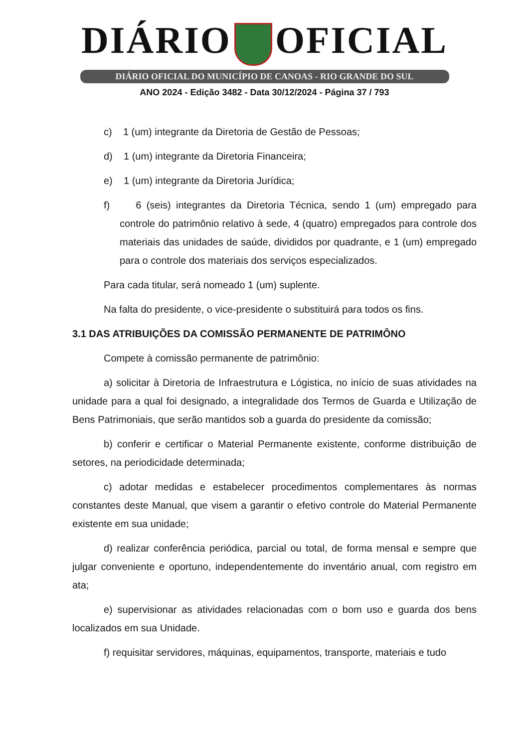DIÁRIO OFICIAL
DIÁRIO OFICIAL DO MUNICÍPIO DE CANOAS - RIO GRANDE DO SUL
ANO 2024 - Edição 3482 - Data 30/12/2024 - Página 37 / 793
c) 1 (um) integrante da Diretoria de Gestão de Pessoas;
d) 1 (um) integrante da Diretoria Financeira;
e) 1 (um) integrante da Diretoria Jurídica;
f) 6 (seis) integrantes da Diretoria Técnica, sendo 1 (um) empregado para controle do patrimônio relativo à sede, 4 (quatro) empregados para controle dos materiais das unidades de saúde, divididos por quadrante, e 1 (um) empregado para o controle dos materiais dos serviços especializados.
Para cada titular, será nomeado 1 (um) suplente.
Na falta do presidente, o vice-presidente o substituirá para todos os fins.
3.1 DAS ATRIBUIÇÕES DA COMISSÃO PERMANENTE DE PATRIMÔNO
Compete à comissão permanente de patrimônio:
a) solicitar à Diretoria de Infraestrutura e Lógistica, no início de suas atividades na unidade para a qual foi designado, a integralidade dos Termos de Guarda e Utilização de Bens Patrimoniais, que serão mantidos sob a guarda do presidente da comissão;
b) conferir e certificar o Material Permanente existente, conforme distribuição de setores, na periodicidade determinada;
c) adotar medidas e estabelecer procedimentos complementares às normas constantes deste Manual, que visem a garantir o efetivo controle do Material Permanente existente em sua unidade;
d) realizar conferência periódica, parcial ou total, de forma mensal e sempre que julgar conveniente e oportuno, independentemente do inventário anual, com registro em ata;
e) supervisionar as atividades relacionadas com o bom uso e guarda dos bens localizados em sua Unidade.
f) requisitar servidores, máquinas, equipamentos, transporte, materiais e tudo